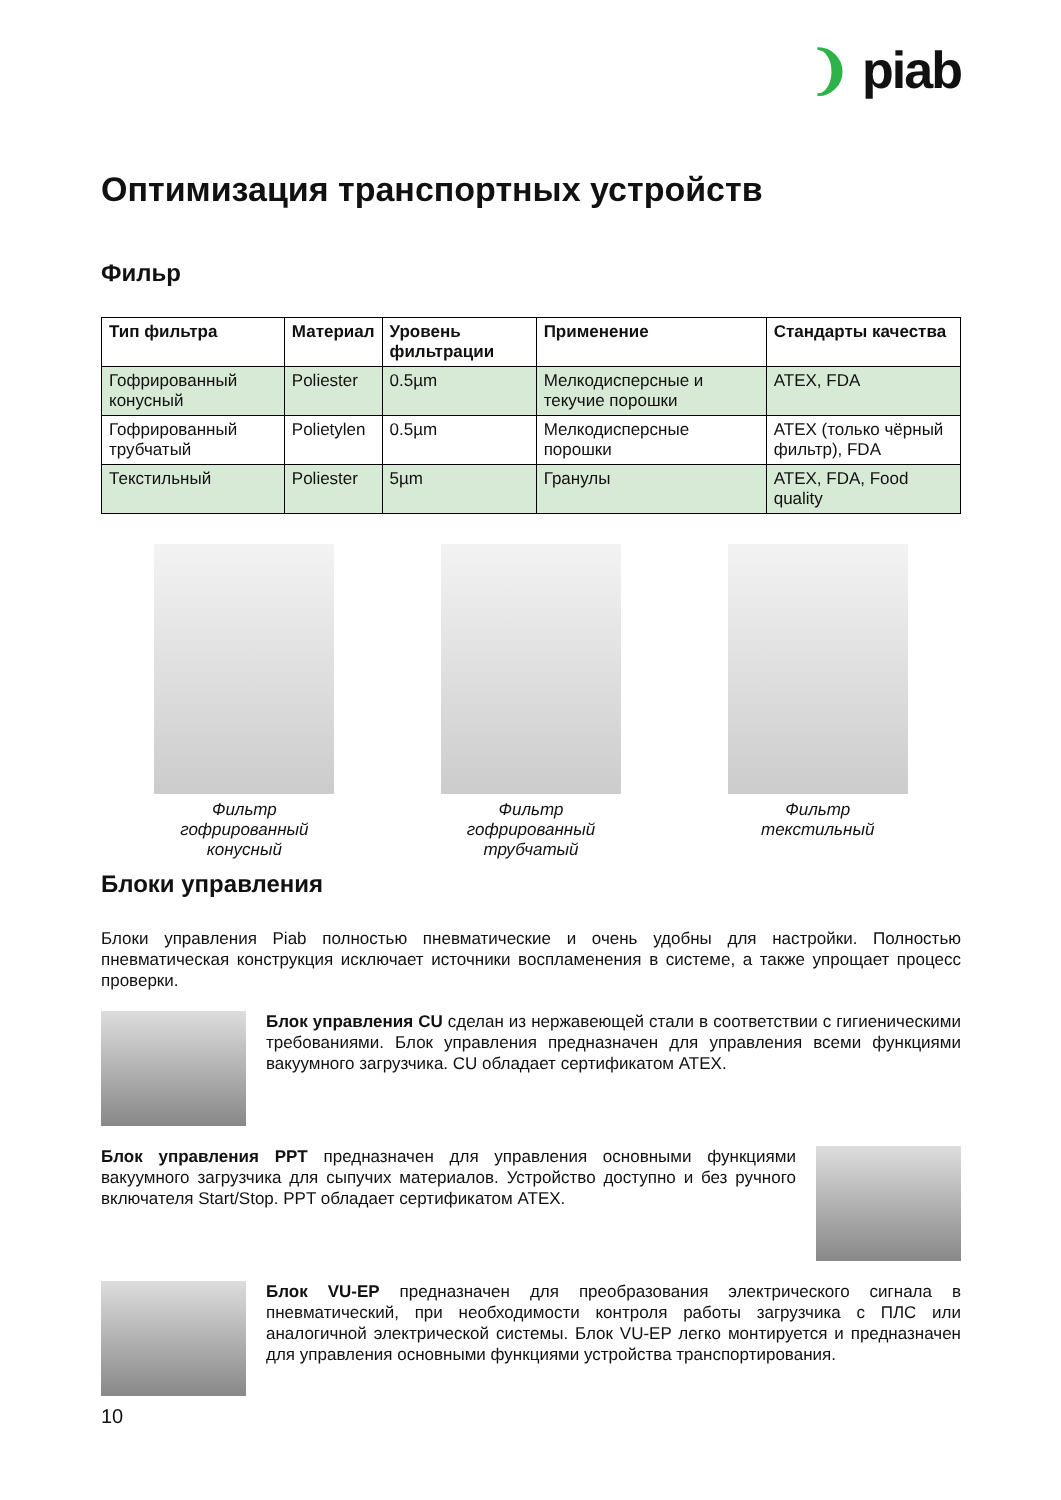❩ piab
Оптимизация транспортных устройств
Фильр
| Тип фильтра | Материал | Уровень фильтрации | Применение | Стандарты качества |
| --- | --- | --- | --- | --- |
| Гофрированный конусный | Poliester | 0.5µm | Мелкодисперсные и текучие порошки | ATEX, FDA |
| Гофрированный трубчатый | Polietylen | 0.5µm | Мелкодисперсные порошки | ATEX (только чёрный фильтр), FDA |
| Текстильный | Poliester | 5µm | Гранулы | ATEX, FDA, Food quality |
Фильтр
гофрированный
конусный
Фильтр
гофрированный
трубчатый
Фильтр
текстильный
Блоки управления
Блоки управления Piab полностью пневматические и очень удобны для настройки. Полностью пневматическая конструкция исключает источники воспламенения в системе, а также упрощает процесс проверки.
Блок управления CU сделан из нержавеющей стали в соответствии с гигиеническими требованиями. Блок управления предназначен для управления всеми функциями вакуумного загрузчика. CU обладает сертификатом ATEX.
Блок управления PPT предназначен для управления основными функциями вакуумного загрузчика для сыпучих материалов. Устройство доступно и без ручного включателя Start/Stop. PPT обладает сертификатом ATEX.
Блок VU-EP предназначен для преобразования электрического сигнала в пневматический, при необходимости контроля работы загрузчика с ПЛС или аналогичной электрической системы. Блок VU-EP легко монтируется и предназначен для управления основными функциями устройства транспортирования.
10